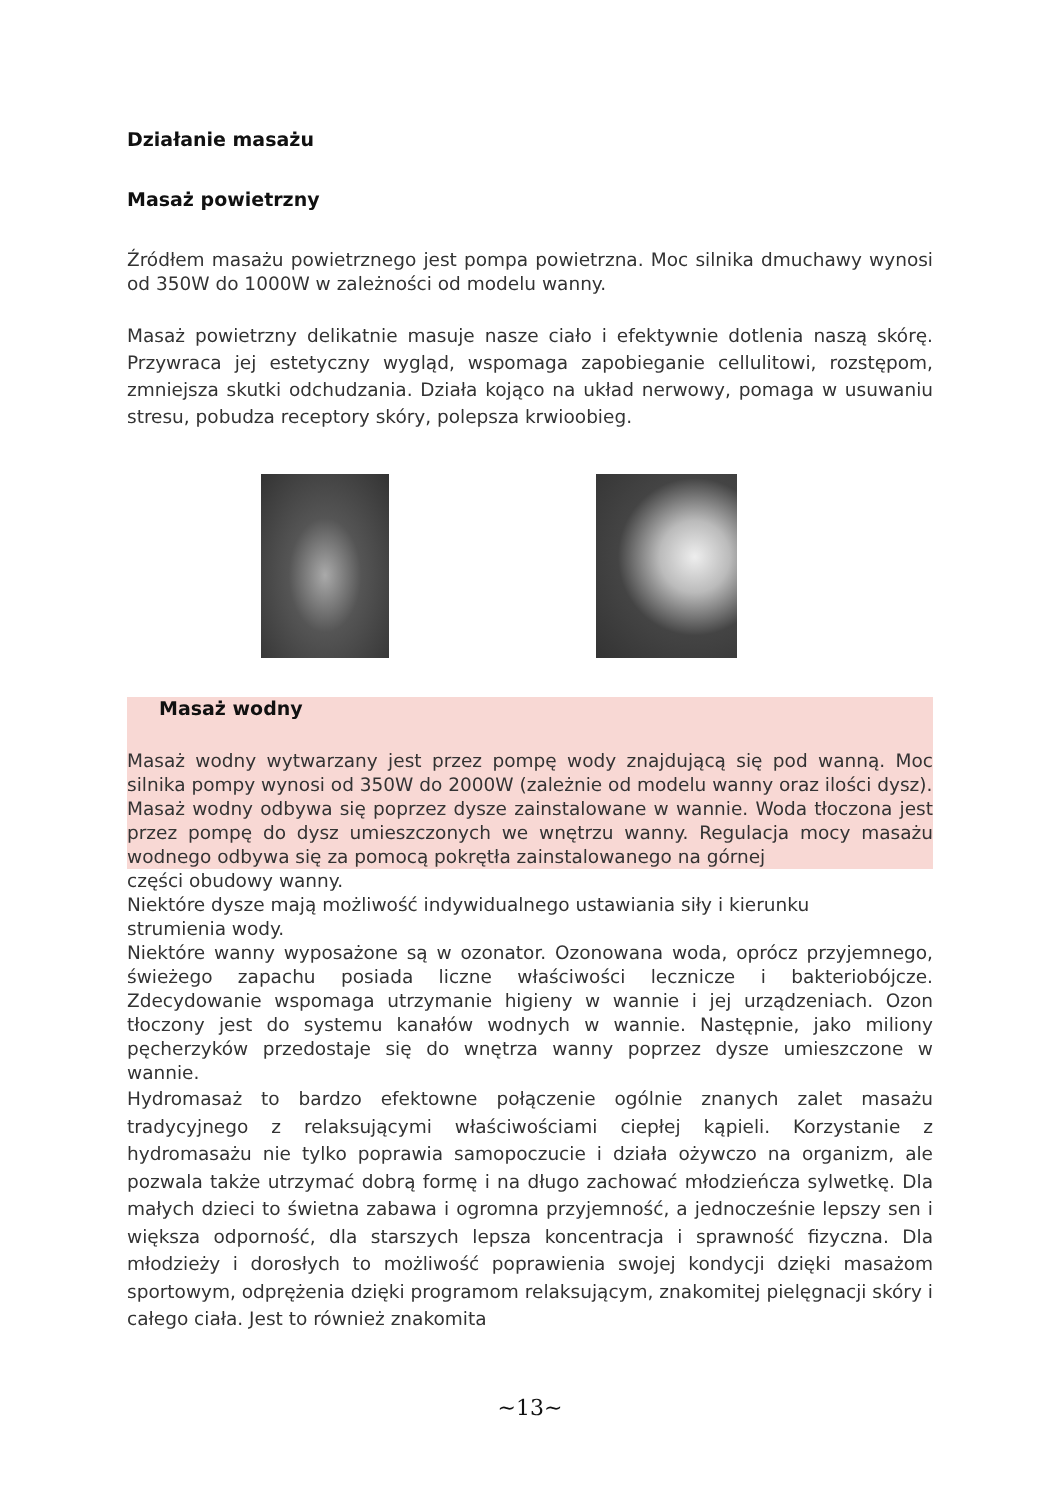Działanie masażu
Masaż powietrzny
Źródłem masażu powietrznego jest pompa powietrzna. Moc silnika dmuchawy wynosi od 350W do 1000W w zależności od modelu wanny.
Masaż powietrzny delikatnie masuje nasze ciało i efektywnie dotlenia naszą skórę. Przywraca jej estetyczny wygląd, wspomaga zapobieganie cellulitowi, rozstępom, zmniejsza skutki odchudzania. Działa kojąco na układ nerwowy, pomaga w usuwaniu stresu, pobudza receptory skóry, polepsza krwioobieg.
Masaż wodny
Masaż wodny wytwarzany jest przez pompę wody znajdującą się pod wanną. Moc silnika pompy wynosi od 350W do 2000W (zależnie od modelu wanny oraz ilości dysz).
Masaż wodny odbywa się poprzez dysze zainstalowane w wannie. Woda tłoczona jest przez pompę do dysz umieszczonych we wnętrzu wanny. Regulacja mocy masażu wodnego odbywa się za pomocą pokrętła zainstalowanego na górnej
części obudowy wanny.
Niektóre dysze mają możliwość indywidualnego ustawiania siły i kierunku
strumienia wody.
Niektóre wanny wyposażone są w ozonator. Ozonowana woda, oprócz przyjemnego, świeżego zapachu posiada liczne właściwości lecznicze i bakteriobójcze. Zdecydowanie wspomaga utrzymanie higieny w wannie i jej urządzeniach. Ozon tłoczony jest do systemu kanałów wodnych w wannie. Następnie, jako miliony pęcherzyków przedostaje się do wnętrza wanny poprzez dysze umieszczone w wannie.
Hydromasaż to bardzo efektowne połączenie ogólnie znanych zalet masażu tradycyjnego z relaksującymi właściwościami ciepłej kąpieli. Korzystanie z hydromasażu nie tylko poprawia samopoczucie i działa ożywczo na organizm, ale pozwala także utrzymać dobrą formę i na długo zachować młodzieńcza sylwetkę. Dla małych dzieci to świetna zabawa i ogromna przyjemność, a jednocześnie lepszy sen i większa odporność, dla starszych lepsza koncentracja i sprawność fizyczna. Dla młodzieży i dorosłych to możliwość poprawienia swojej kondycji dzięki masażom sportowym, odprężenia dzięki programom relaksującym, znakomitej pielęgnacji skóry i całego ciała. Jest to również znakomita
~13~